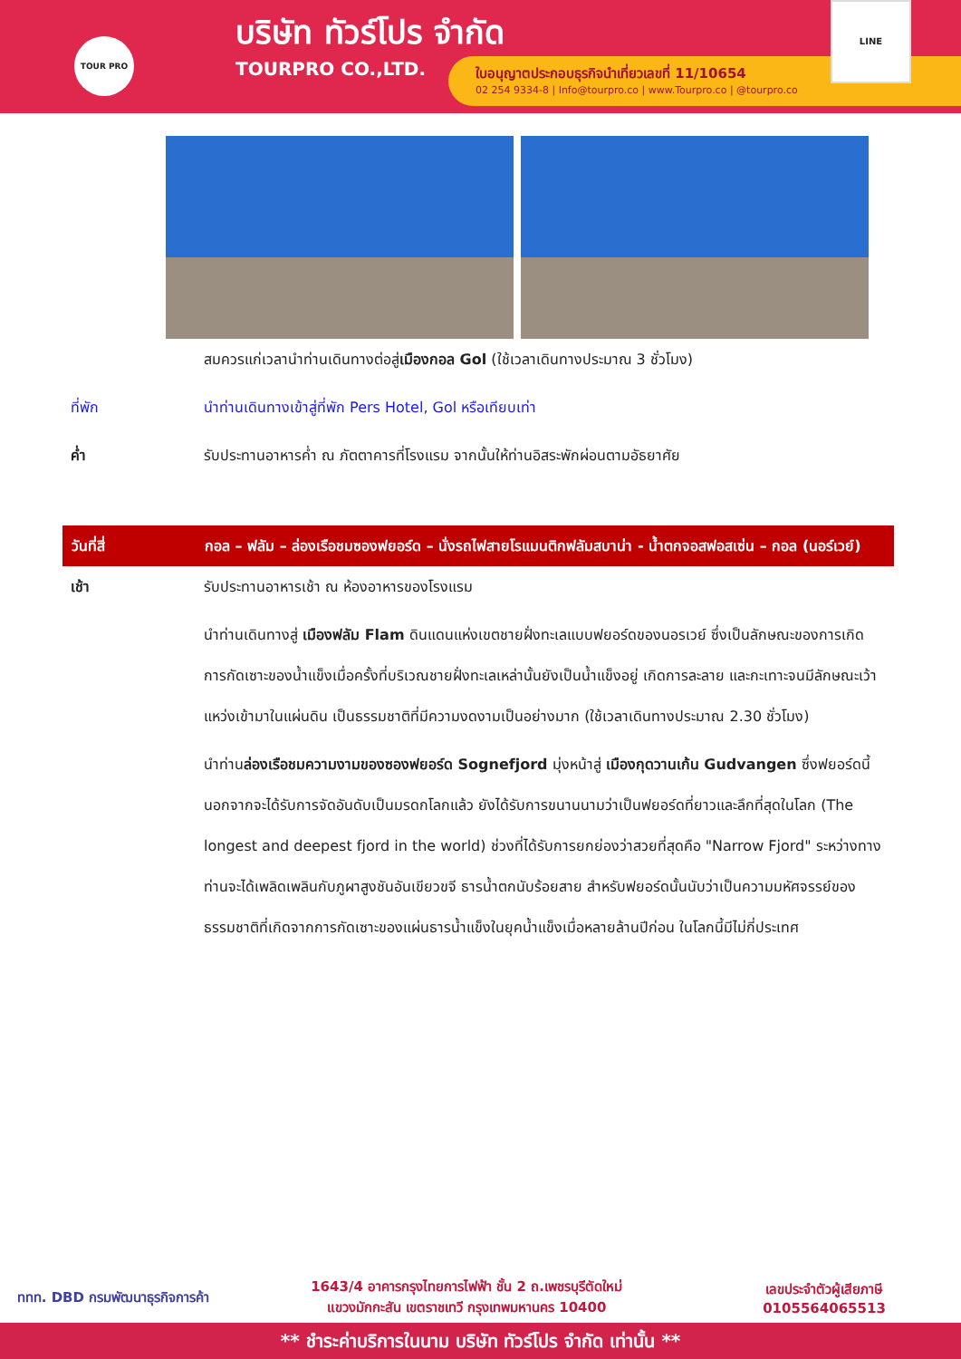TOUR PRO
บริษัท ทัวร์โปร จำกัด
TOURPRO CO.,LTD.
ใบอนุญาตประกอบธุรกิจนำเที่ยวเลขที่ 11/10654
02 254 9334-8 | Info@tourpro.co | www.Tourpro.co | @tourpro.co
LINE
สมควรแก่เวลานำท่านเดินทางต่อสู่เมืองกอล Gol (ใช้เวลาเดินทางประมาณ 3 ชั่วโมง)
ที่พัก นำท่านเดินทางเข้าสู่ที่พัก Pers Hotel, Gol หรือเทียบเท่า
ค่ำ รับประทานอาหารค่ำ ณ ภัตตาคารที่โรงแรม จากนั้นให้ท่านอิสระพักผ่อนตามอัธยาศัย
วันที่สี่ กอล – ฟลัม – ล่องเรือชมซองฟยอร์ด – นั่งรถไฟสายโรแมนติกฟลัมสบาน่า - น้ำตกจอสฟอสเซ่น – กอล (นอร์เวย์)
เช้า รับประทานอาหารเช้า ณ ห้องอาหารของโรงแรม
นำท่านเดินทางสู่ เมืองฟลัม Flam ดินแดนแห่งเขตชายฝั่งทะเลแบบฟยอร์ดของนอรเวย์ ซึ่งเป็นลักษณะของการเกิดการกัดเซาะของน้ำแข็งเมื่อครั้งที่บริเวณชายฝั่งทะเลเหล่านั้นยังเป็นน้ำแข็งอยู่ เกิดการละลาย และกะเทาะจนมีลักษณะเว้าแหว่งเข้ามาในแผ่นดิน เป็นธรรมชาติที่มีความงดงามเป็นอย่างมาก (ใช้เวลาเดินทางประมาณ 2.30 ชั่วโมง)
นำท่านล่องเรือชมความงามของซองฟยอร์ด Sognefjord มุ่งหน้าสู่ เมืองกุดวานเก้น Gudvangen ซึ่งฟยอร์ดนี้นอกจากจะได้รับการจัดอันดับเป็นมรดกโลกแล้ว ยังได้รับการขนานนามว่าเป็นฟยอร์ดที่ยาวและลึกที่สุดในโลก (The longest and deepest fjord in the world) ช่วงที่ได้รับการยกย่องว่าสวยที่สุดคือ "Narrow Fjord" ระหว่างทางท่านจะได้เพลิดเพลินกับภูผาสูงชันอันเขียวขจี ธารน้ำตกนับร้อยสาย สำหรับฟยอร์ดนั้นนับว่าเป็นความมหัศจรรย์ของธรรมชาติที่เกิดจากการกัดเซาะของแผ่นธารน้ำแข็งในยุคน้ำแข็งเมื่อหลายล้านปีก่อน ในโลกนี้มีไม่กี่ประเทศ
ททท. DBD กรมพัฒนาธุรกิจการค้า
1643/4 อาคารกรุงไทยการไฟฟ้า ชั้น 2 ถ.เพชรบุรีตัดใหม่
แขวงมักกะสัน เขตราชเทวี กรุงเทพมหานคร 10400
เลขประจำตัวผู้เสียภาษี
0105564065513
** ชำระค่าบริการในนาม บริษัท ทัวร์โปร จำกัด เท่านั้น **